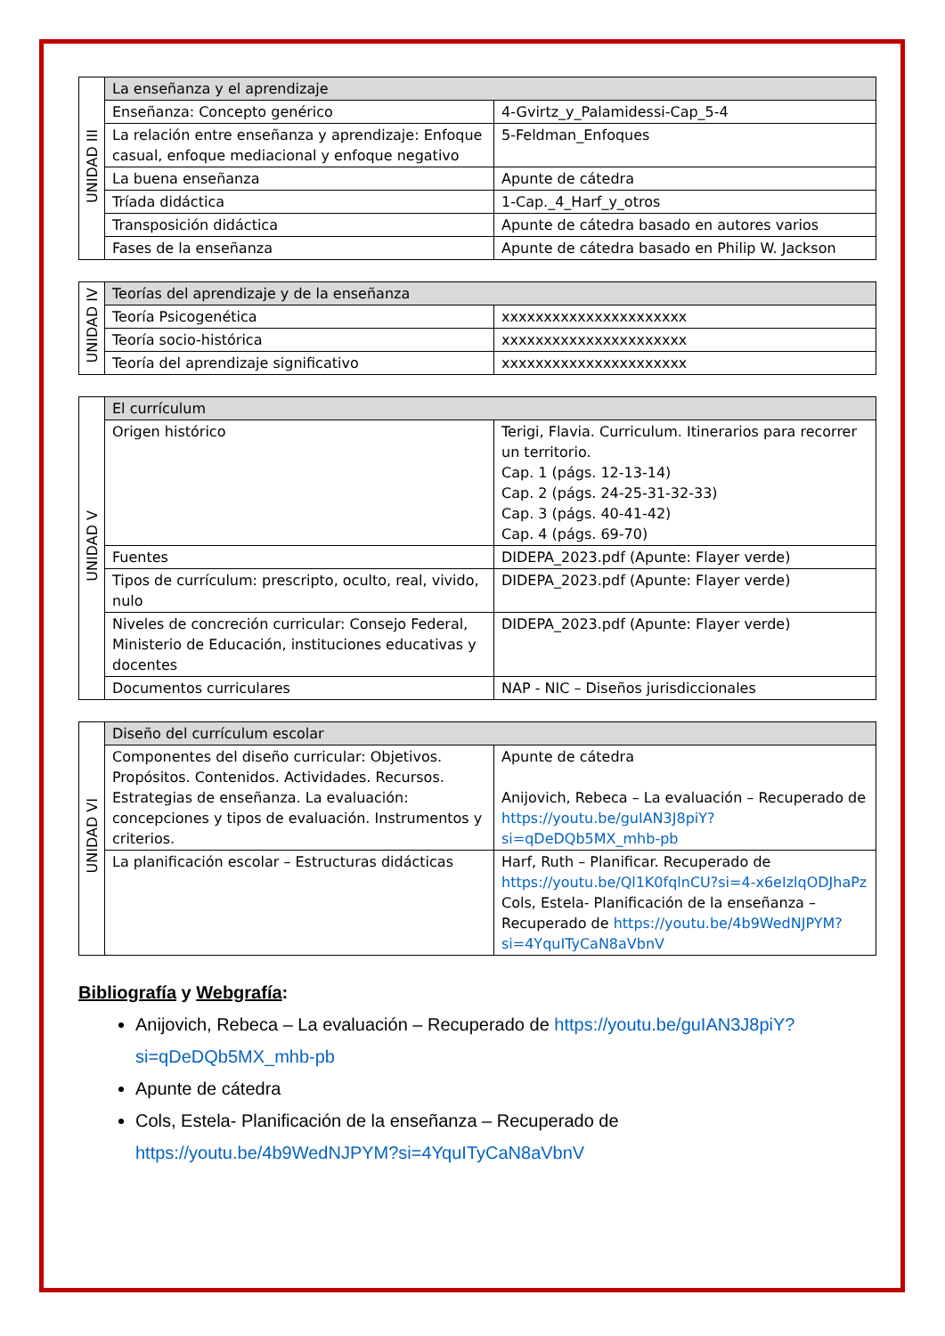| UNIDAD III | La enseñanza y el aprendizaje | |
| | Enseñanza: Concepto genérico | 4-Gvirtz_y_Palamidessi-Cap_5-4 |
| | La relación entre enseñanza y aprendizaje: Enfoque casual, enfoque mediacional y enfoque negativo | 5-Feldman_Enfoques |
| | La buena enseñanza | Apunte de cátedra |
| | Tríada didáctica | 1-Cap._4_Harf_y_otros |
| | Transposición didáctica | Apunte de cátedra basado en autores varios |
| | Fases de la enseñanza | Apunte de cátedra basado en Philip W. Jackson |
| UNIDAD IV | Teorías del aprendizaje y de la enseñanza | |
| | Teoría Psicogenética | xxxxxxxxxxxxxxxxxxxxxx |
| | Teoría socio-histórica | xxxxxxxxxxxxxxxxxxxxxx |
| | Teoría del aprendizaje significativo | xxxxxxxxxxxxxxxxxxxxxx |
| UNIDAD V | El currículum | |
| | Origen histórico | Terigi, Flavia. Curriculum. Itinerarios para recorrer un territorio. Cap. 1 (págs. 12-13-14) Cap. 2 (págs. 24-25-31-32-33) Cap. 3 (págs. 40-41-42) Cap. 4 (págs. 69-70) |
| | Fuentes | DIDEPA_2023.pdf (Apunte: Flayer verde) |
| | Tipos de currículum: prescripto, oculto, real, vivido, nulo | DIDEPA_2023.pdf (Apunte: Flayer verde) |
| | Niveles de concreción curricular: Consejo Federal, Ministerio de Educación, instituciones educativas y docentes | DIDEPA_2023.pdf (Apunte: Flayer verde) |
| | Documentos curriculares | NAP - NIC – Diseños jurisdiccionales |
| UNIDAD VI | Diseño del currículum escolar | |
| | Componentes del diseño curricular: Objetivos. Propósitos. Contenidos. Actividades. Recursos. Estrategias de enseñanza. La evaluación: concepciones y tipos de evaluación. Instrumentos y criterios. | Apunte de cátedra Anijovich, Rebeca – La evaluación – Recuperado de https://youtu.be/guIAN3J8piY?si=qDeDQb5MX_mhb-pb |
| | La planificación escolar – Estructuras didácticas | Harf, Ruth – Planificar. Recuperado de https://youtu.be/Ql1K0fqlnCU?si=4-x6eIzlqODJhaPz Cols, Estela- Planificación de la enseñanza – Recuperado de https://youtu.be/4b9WedNJPYM?si=4YquITyCaN8aVbnV |
Bibliografía y Webgrafía:
Anijovich, Rebeca – La evaluación – Recuperado de https://youtu.be/guIAN3J8piY?si=qDeDQb5MX_mhb-pb
Apunte de cátedra
Cols, Estela- Planificación de la enseñanza – Recuperado de https://youtu.be/4b9WedNJPYM?si=4YquITyCaN8aVbnV